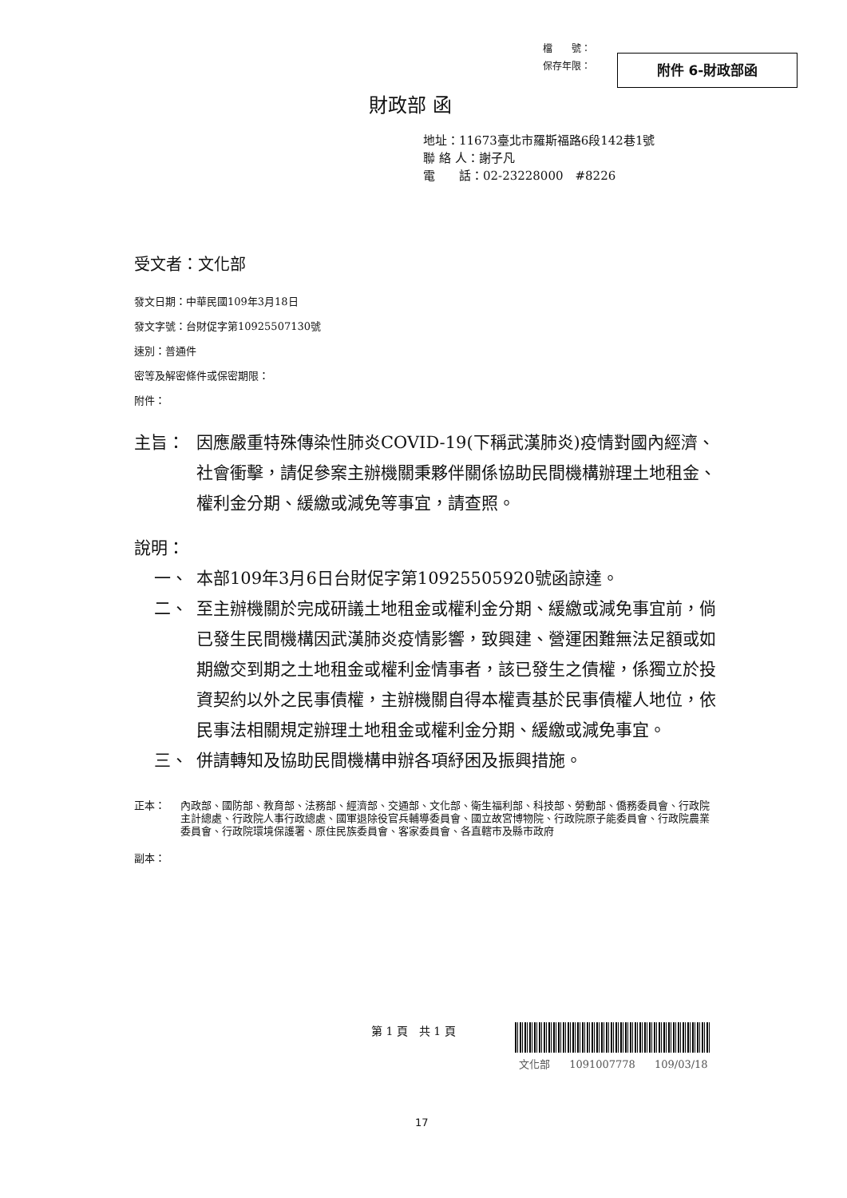檔　　號：
保存年限：
附件 6-財政部函
財政部 函
地址：11673臺北市羅斯福路6段142巷1號
聯 絡 人：謝子凡
電　　話：02-23228000　#8226
受文者：文化部
發文日期：中華民國109年3月18日
發文字號：台財促字第10925507130號
速別：普通件
密等及解密條件或保密期限：
附件：
主旨： 因應嚴重特殊傳染性肺炎COVID-19(下稱武漢肺炎)疫情對國內經濟、社會衝擊，請促參案主辦機關秉夥伴關係協助民間機構辦理土地租金、權利金分期、緩繳或減免等事宜，請查照。
說明：
一、 本部109年3月6日台財促字第10925505920號函諒達。
二、 至主辦機關於完成研議土地租金或權利金分期、緩繳或減免事宜前，倘已發生民間機構因武漢肺炎疫情影響，致興建、營運困難無法足額或如期繳交到期之土地租金或權利金情事者，該已發生之債權，係獨立於投資契約以外之民事債權，主辦機關自得本權責基於民事債權人地位，依民事法相關規定辦理土地租金或權利金分期、緩繳或減免事宜。
三、 併請轉知及協助民間機構申辦各項紓困及振興措施。
正本： 內政部、國防部、教育部、法務部、經濟部、交通部、文化部、衛生福利部、科技部、勞動部、僑務委員會、行政院主計總處、行政院人事行政總處、國軍退除役官兵輔導委員會、國立故宮博物院、行政院原子能委員會、行政院農業委員會、行政院環境保護署、原住民族委員會、客家委員會、各直轄市及縣市政府
副本：
第 1 頁　共 1 頁
文化部 1091007778 109/03/18
17